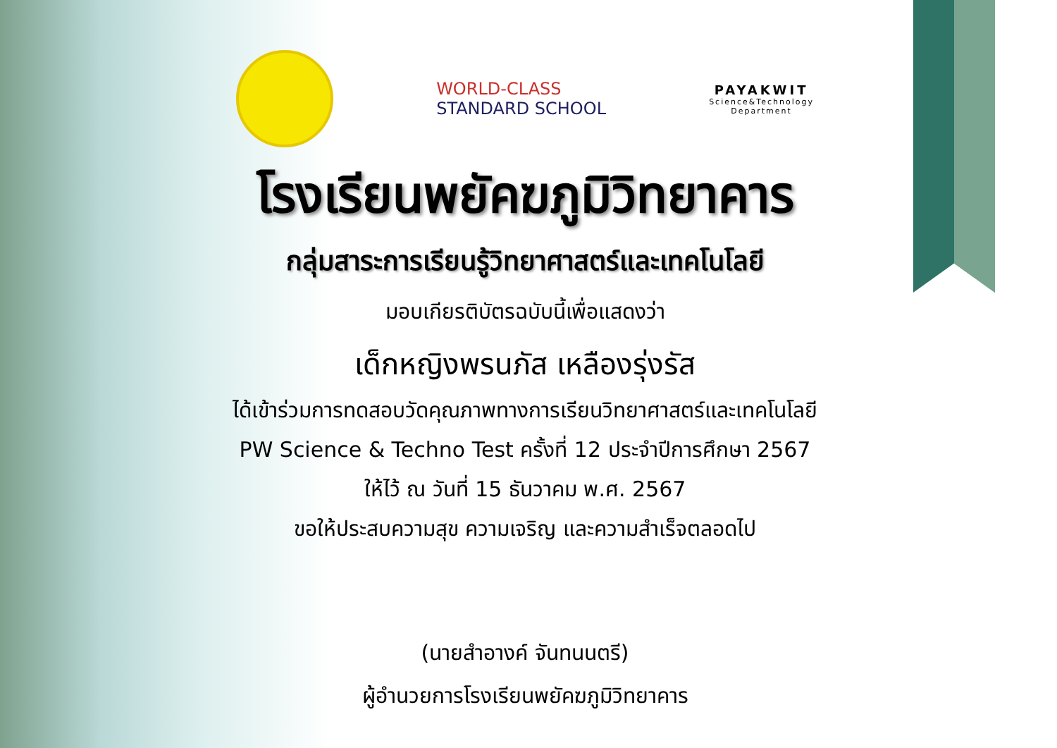WORLD-CLASS
STANDARD SCHOOL
PAYAKWIT
Science&Technology
Department
โรงเรียนพยัคฆภูมิวิทยาคาร
กลุ่มสาระการเรียนรู้วิทยาศาสตร์และเทคโนโลยี
มอบเกียรติบัตรฉบับนี้เพื่อแสดงว่า
เด็กหญิงพรนภัส เหลืองรุ่งรัส
ได้เข้าร่วมการทดสอบวัดคุณภาพทางการเรียนวิทยาศาสตร์และเทคโนโลยี
PW Science & Techno Test ครั้งที่ 12 ประจำปีการศึกษา 2567
ให้ไว้ ณ วันที่ 15 ธันวาคม พ.ศ. 2567
ขอให้ประสบความสุข ความเจริญ และความสำเร็จตลอดไป
(นายสำอางค์ จันทนนตรี)
ผู้อำนวยการโรงเรียนพยัคฆภูมิวิทยาคาร